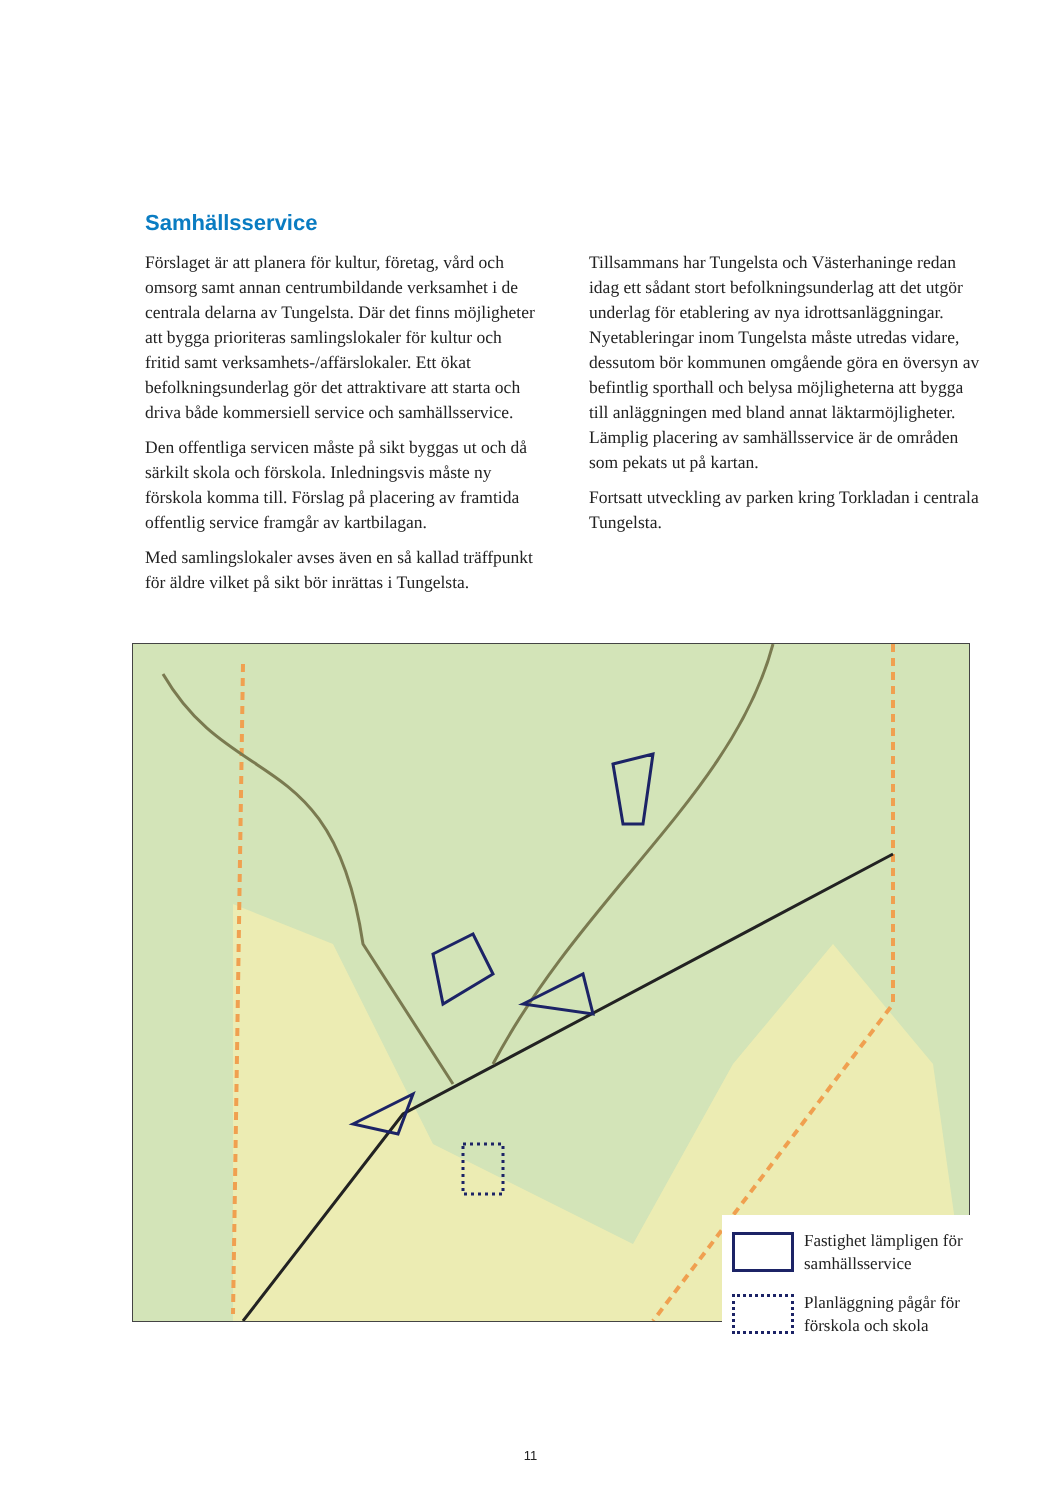Samhällsservice
Förslaget är att planera för kultur, företag, vård och omsorg samt annan centrumbildande verksamhet i de centrala delarna av Tungelsta. Där det finns möjligheter att bygga prioriteras samlingslokaler för kultur och fritid samt verksamhets-/affärslokaler. Ett ökat befolkningsunderlag gör det attraktivare att starta och driva både kommersiell service och samhällsservice.
Den offentliga servicen måste på sikt byggas ut och då särkilt skola och förskola. Inledningsvis måste ny förskola komma till. Förslag på placering av framtida offentlig service framgår av kartbilagan.
Med samlingslokaler avses även en så kallad träffpunkt för äldre vilket på sikt bör inrättas i Tungelsta.
Tillsammans har Tungelsta och Västerhaninge redan idag ett sådant stort befolkningsunderlag att det utgör underlag för etablering av nya idrottsanläggningar. Nyetableringar inom Tungelsta måste utredas vidare, dessutom bör kommunen omgående göra en översyn av befintlig sporthall och belysa möjligheterna att bygga till anläggningen med bland annat läktarmöjligheter. Lämplig placering av samhällsservice är de områden som pekats ut på kartan.
Fortsatt utveckling av parken kring Torkladan i centrala Tungelsta.
Fastighet lämpligen för samhällsservice
Planläggning pågår för förskola och skola
11